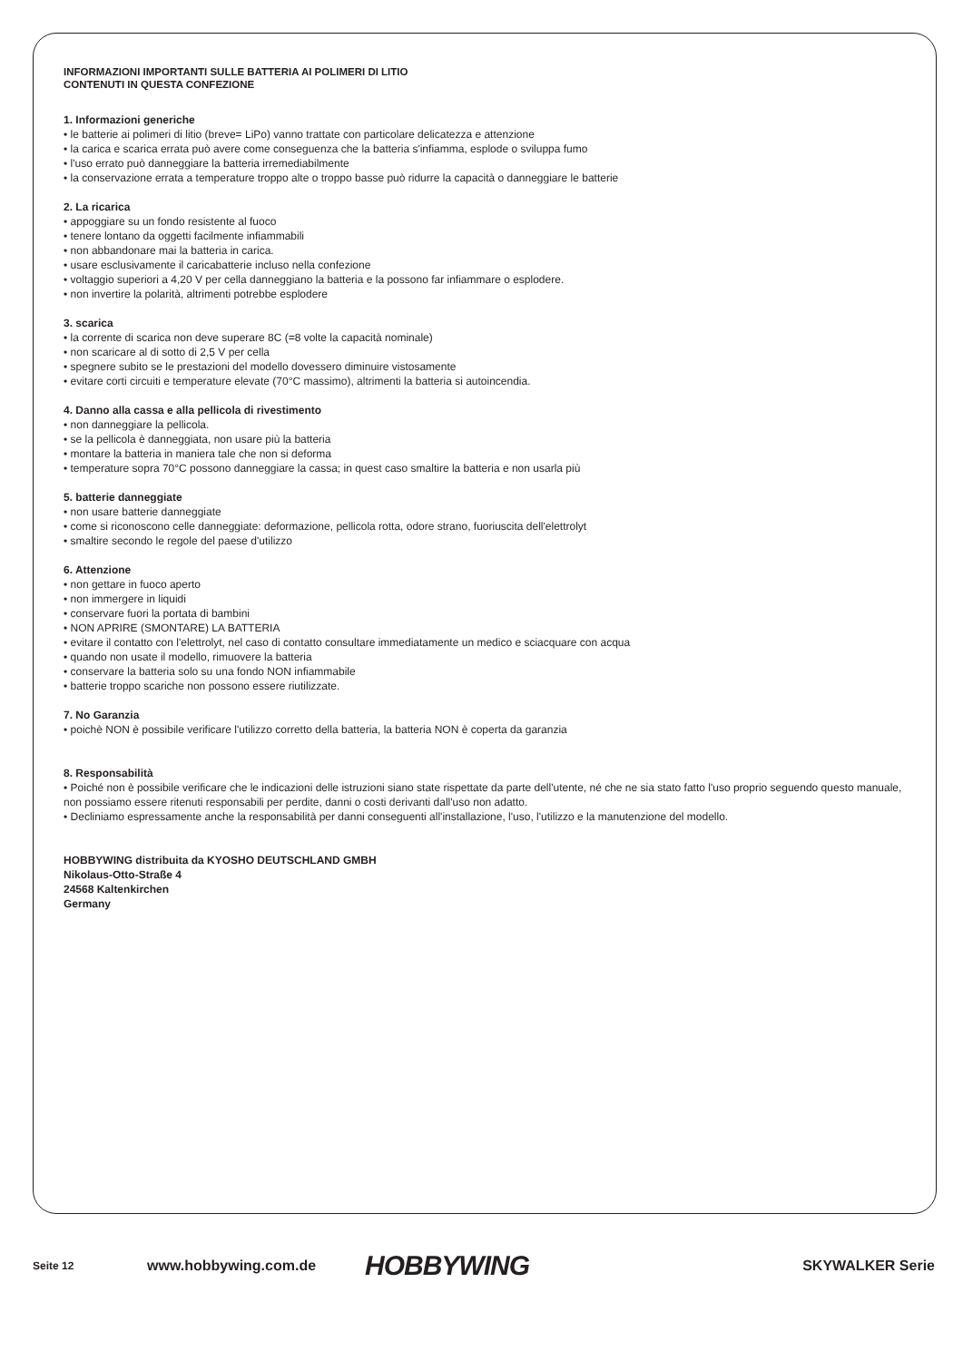INFORMAZIONI IMPORTANTI SULLE BATTERIA AI POLIMERI DI LITIO
CONTENUTI IN QUESTA CONFEZIONE
1. Informazioni generiche
• le batterie ai polimeri di litio (breve= LiPo) vanno trattate con particolare delicatezza e attenzione
• la carica e scarica errata può avere come conseguenza che la batteria s'infiamma, esplode o sviluppa fumo
• l'uso errato può danneggiare la batteria irremediabilmente
• la conservazione errata a temperature troppo alte o troppo basse può ridurre la capacità o danneggiare le batterie
2. La ricarica
• appoggiare su un fondo resistente al fuoco
• tenere lontano da oggetti facilmente infiammabili
• non abbandonare mai la batteria in carica.
• usare esclusivamente il caricabatterie incluso nella confezione
• voltaggio superiori a 4,20 V per cella danneggiano la batteria e la possono far infiammare o esplodere.
• non invertire la polarità, altrimenti potrebbe esplodere
3. scarica
• la corrente di scarica non deve superare 8C (=8 volte la capacità nominale)
• non scaricare al di sotto di 2,5 V per cella
• spegnere subito se le prestazioni del modello dovessero diminuire vistosamente
• evitare corti circuiti e temperature elevate (70°C massimo), altrimenti la batteria si autoincendia.
4. Danno alla cassa e alla pellicola di rivestimento
• non danneggiare la pellicola.
• se la pellicola è danneggiata, non usare più la batteria
• montare la batteria in maniera tale che non si deforma
• temperature sopra 70°C possono danneggiare la cassa; in quest caso smaltire la batteria e non usarla più
5. batterie danneggiate
• non usare batterie danneggiate
• come si riconoscono celle danneggiate: deformazione, pellicola rotta, odore strano, fuoriuscita dell'elettrolyt
• smaltire secondo le regole del paese d'utilizzo
6. Attenzione
• non gettare in fuoco aperto
• non immergere in liquidi
• conservare fuori la portata di bambini
• NON APRIRE (SMONTARE) LA BATTERIA
• evitare il contatto con l'elettrolyt, nel caso di contatto consultare immediatamente un medico e sciacquare con acqua
• quando non usate il modello, rimuovere la batteria
• conservare la batteria solo su una fondo NON infiammabile
• batterie troppo scariche non possono essere riutilizzate.
7. No Garanzia
• poichè NON è possibile verificare l'utilizzo corretto della batteria, la batteria NON è coperta da garanzia
8. Responsabilità
• Poiché non è possibile verificare che le indicazioni delle istruzioni siano state rispettate da parte dell'utente, né che ne sia stato fatto l'uso proprio seguendo questo manuale, non possiamo essere ritenuti responsabili per perdite, danni o costi derivanti dall'uso non adatto.
• Decliniamo espressamente anche la responsabilità per danni conseguenti all'installazione, l'uso, l'utilizzo e la manutenzione del modello.
HOBBYWING distribuita da KYOSHO DEUTSCHLAND GMBH
Nikolaus-Otto-Straße 4
24568 Kaltenkirchen
Germany
Seite 12
www.hobbywing.com.de
HOBBYWING
SKYWALKER Serie